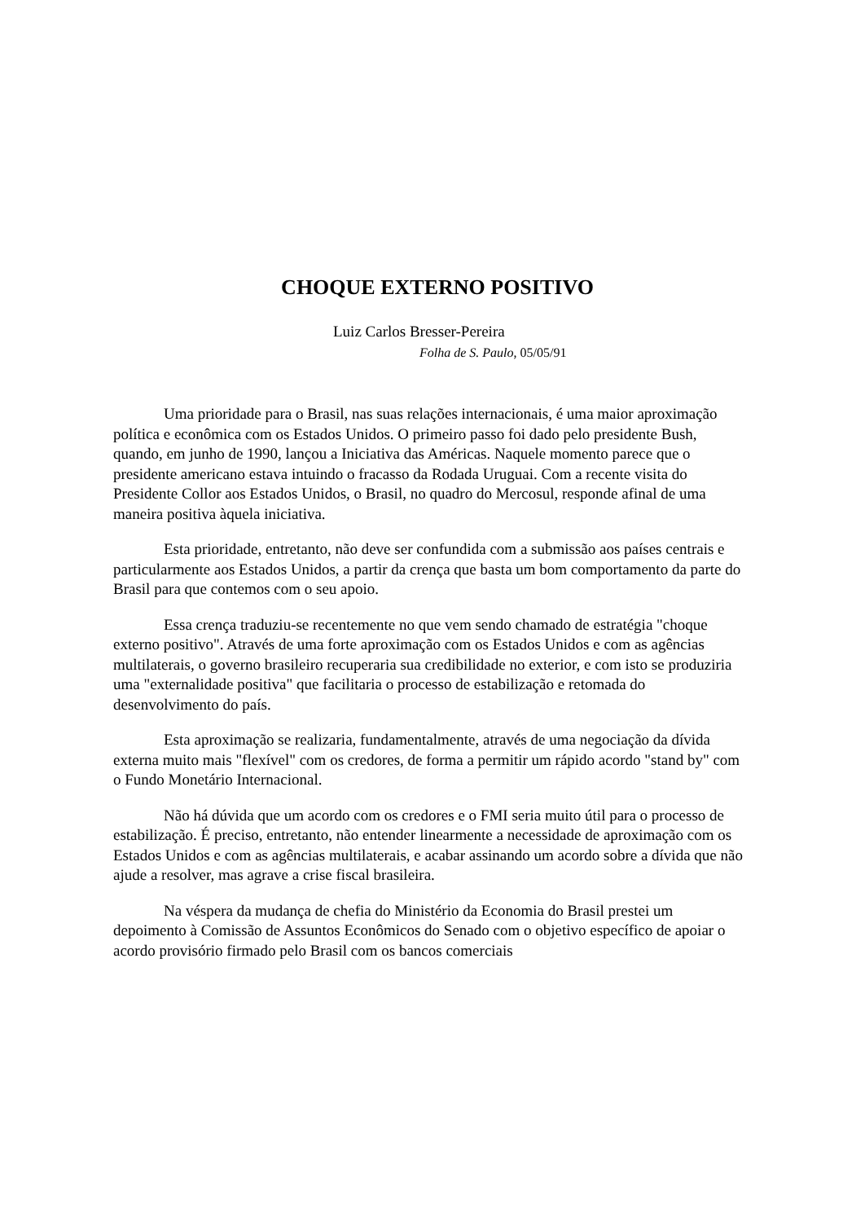CHOQUE EXTERNO POSITIVO
Luiz Carlos Bresser-Pereira
Folha de S. Paulo, 05/05/91
Uma prioridade para o Brasil, nas suas relações internacionais, é uma maior aproximação política e econômica com os Estados Unidos. O primeiro passo foi dado pelo presidente Bush, quando, em junho de 1990, lançou a Iniciativa das Américas. Naquele momento parece que o presidente americano estava intuindo o fracasso da Rodada Uruguai. Com a recente visita do Presidente Collor aos Estados Unidos, o Brasil, no quadro do Mercosul, responde afinal de uma maneira positiva àquela iniciativa.
Esta prioridade, entretanto, não deve ser confundida com a submissão aos países centrais e particularmente aos Estados Unidos, a partir da crença que basta um bom comportamento da parte do Brasil para que contemos com o seu apoio.
Essa crença traduziu-se recentemente no que vem sendo chamado de estratégia "choque externo positivo". Através de uma forte aproximação com os Estados Unidos e com as agências multilaterais, o governo brasileiro recuperaria sua credibilidade no exterior, e com isto se produziria uma "externalidade positiva" que facilitaria o processo de estabilização e retomada do desenvolvimento do país.
Esta aproximação se realizaria, fundamentalmente, através de uma negociação da dívida externa muito mais "flexível" com os credores, de forma a permitir um rápido acordo "stand by" com o Fundo Monetário Internacional.
Não há dúvida que um acordo com os credores e o FMI seria muito útil para o processo de estabilização. É preciso, entretanto, não entender linearmente a necessidade de aproximação com os Estados Unidos e com as agências multilaterais, e acabar assinando um acordo sobre a dívida que não ajude a resolver, mas agrave a crise fiscal brasileira.
Na véspera da mudança de chefia do Ministério da Economia do Brasil prestei um depoimento à Comissão de Assuntos Econômicos do Senado com o objetivo específico de apoiar o acordo provisório firmado pelo Brasil com os bancos comerciais